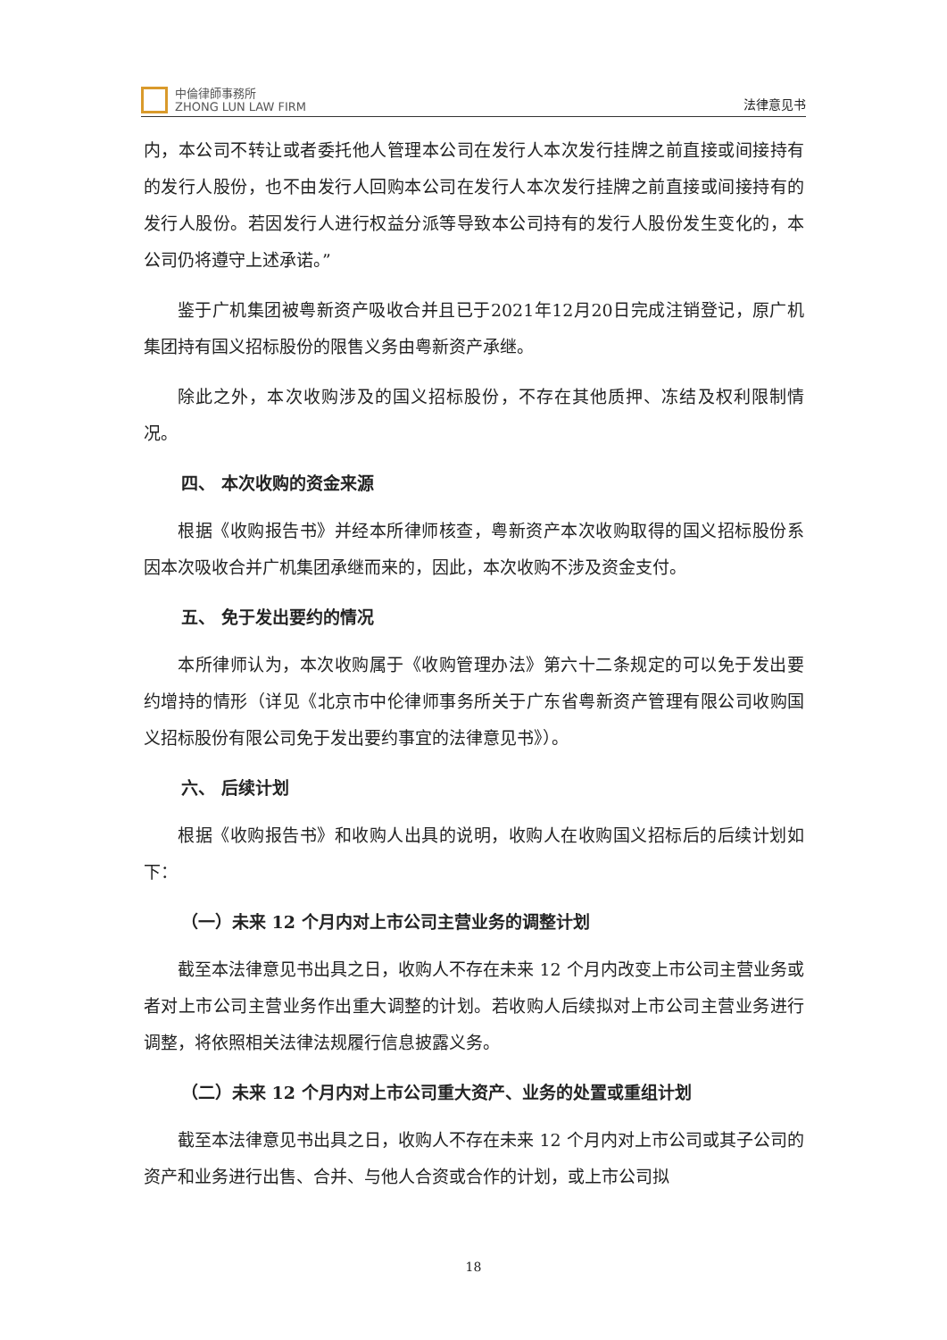中倫律師事務所
ZHONG LUN LAW FIRM
法律意见书
内，本公司不转让或者委托他人管理本公司在发行人本次发行挂牌之前直接或间接持有的发行人股份，也不由发行人回购本公司在发行人本次发行挂牌之前直接或间接持有的发行人股份。若因发行人进行权益分派等导致本公司持有的发行人股份发生变化的，本公司仍将遵守上述承诺。”
鉴于广机集团被粤新资产吸收合并且已于2021年12月20日完成注销登记，原广机集团持有国义招标股份的限售义务由粤新资产承继。
除此之外，本次收购涉及的国义招标股份，不存在其他质押、冻结及权利限制情况。
四、 本次收购的资金来源
根据《收购报告书》并经本所律师核查，粤新资产本次收购取得的国义招标股份系因本次吸收合并广机集团承继而来的，因此，本次收购不涉及资金支付。
五、 免于发出要约的情况
本所律师认为，本次收购属于《收购管理办法》第六十二条规定的可以免于发出要约增持的情形（详见《北京市中伦律师事务所关于广东省粤新资产管理有限公司收购国义招标股份有限公司免于发出要约事宜的法律意见书》）。
六、 后续计划
根据《收购报告书》和收购人出具的说明，收购人在收购国义招标后的后续计划如下：
（一）未来 12 个月内对上市公司主营业务的调整计划
截至本法律意见书出具之日，收购人不存在未来 12 个月内改变上市公司主营业务或者对上市公司主营业务作出重大调整的计划。若收购人后续拟对上市公司主营业务进行调整，将依照相关法律法规履行信息披露义务。
（二）未来 12 个月内对上市公司重大资产、业务的处置或重组计划
截至本法律意见书出具之日，收购人不存在未来 12 个月内对上市公司或其子公司的资产和业务进行出售、合并、与他人合资或合作的计划，或上市公司拟
18